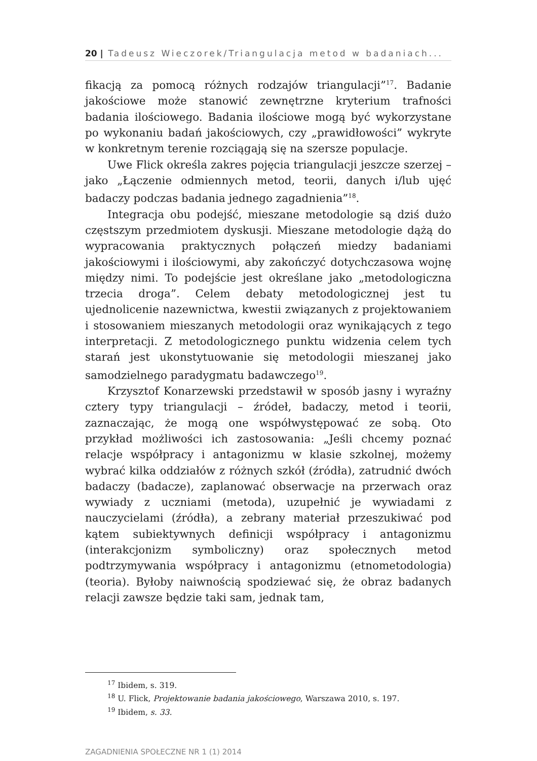20 | Tadeusz Wieczorek/Triangulacja metod w badaniach...
fikacją za pomocą różnych rodzajów triangulacji”<sup>17</sup>. Badanie jakościowe może stanowić zewnętrzne kryterium trafności badania ilościowego. Badania ilościowe mogą być wykorzystane po wykonaniu badań jakościowych, czy „prawidłowości” wykryte w konkretnym terenie rozciągają się na szersze populacje.
Uwe Flick określa zakres pojęcia triangulacji jeszcze szerzej – jako „Łączenie odmiennych metod, teorii, danych i/lub ujęć badaczy podczas badania jednego zagadnienia”<sup>18</sup>.
Integracja obu podejść, mieszane metodologie są dziś dużo częstszym przedmiotem dyskusji. Mieszane metodologie dążą do wypracowania praktycznych połączeń miedzy badaniami jakościowymi i ilościowymi, aby zakończyć dotychczasowa wojnę między nimi. To podejście jest określane jako „metodologiczna trzecia droga”. Celem debaty metodologicznej jest tu ujednolicenie nazewnictwa, kwestii związanych z projektowaniem i stosowaniem mieszanych metodologii oraz wynikających z tego interpretacji. Z metodologicznego punktu widzenia celem tych starań jest ukonstytuowanie się metodologii mieszanej jako samodzielnego paradygmatu badawczego<sup>19</sup>.
Krzysztof Konarzewski przedstawił w sposób jasny i wyraźny cztery typy triangulacji – źródeł, badaczy, metod i teorii, zaznaczając, że mogą one współwystępować ze sobą. Oto przykład możliwości ich zastosowania: „Jeśli chcemy poznać relacje współpracy i antagonizmu w klasie szkolnej, możemy wybrać kilka oddziałów z różnych szkół (źródła), zatrudnić dwóch badaczy (badacze), zaplanować obserwacje na przerwach oraz wywiady z uczniami (metoda), uzupełnić je wywiadami z nauczycielami (źródła), a zebrany materiał przeszukiwać pod kątem subiektywnych definicji współpracy i antagonizmu (interakcjonizm symboliczny) oraz społecznych metod podtrzymywania współpracy i antagonizmu (etnometodologia) (teoria). Byłoby naiwnością spodziewać się, że obraz badanych relacji zawsze będzie taki sam, jednak tam,
<sup>17</sup> Ibidem, s. 319.
<sup>18</sup> U. Flick, Projektowanie badania jakościowego, Warszawa 2010, s. 197.
<sup>19</sup> Ibidem, s. 33.
ZAGADNIENIA SPOŁECZNE NR 1 (1) 2014